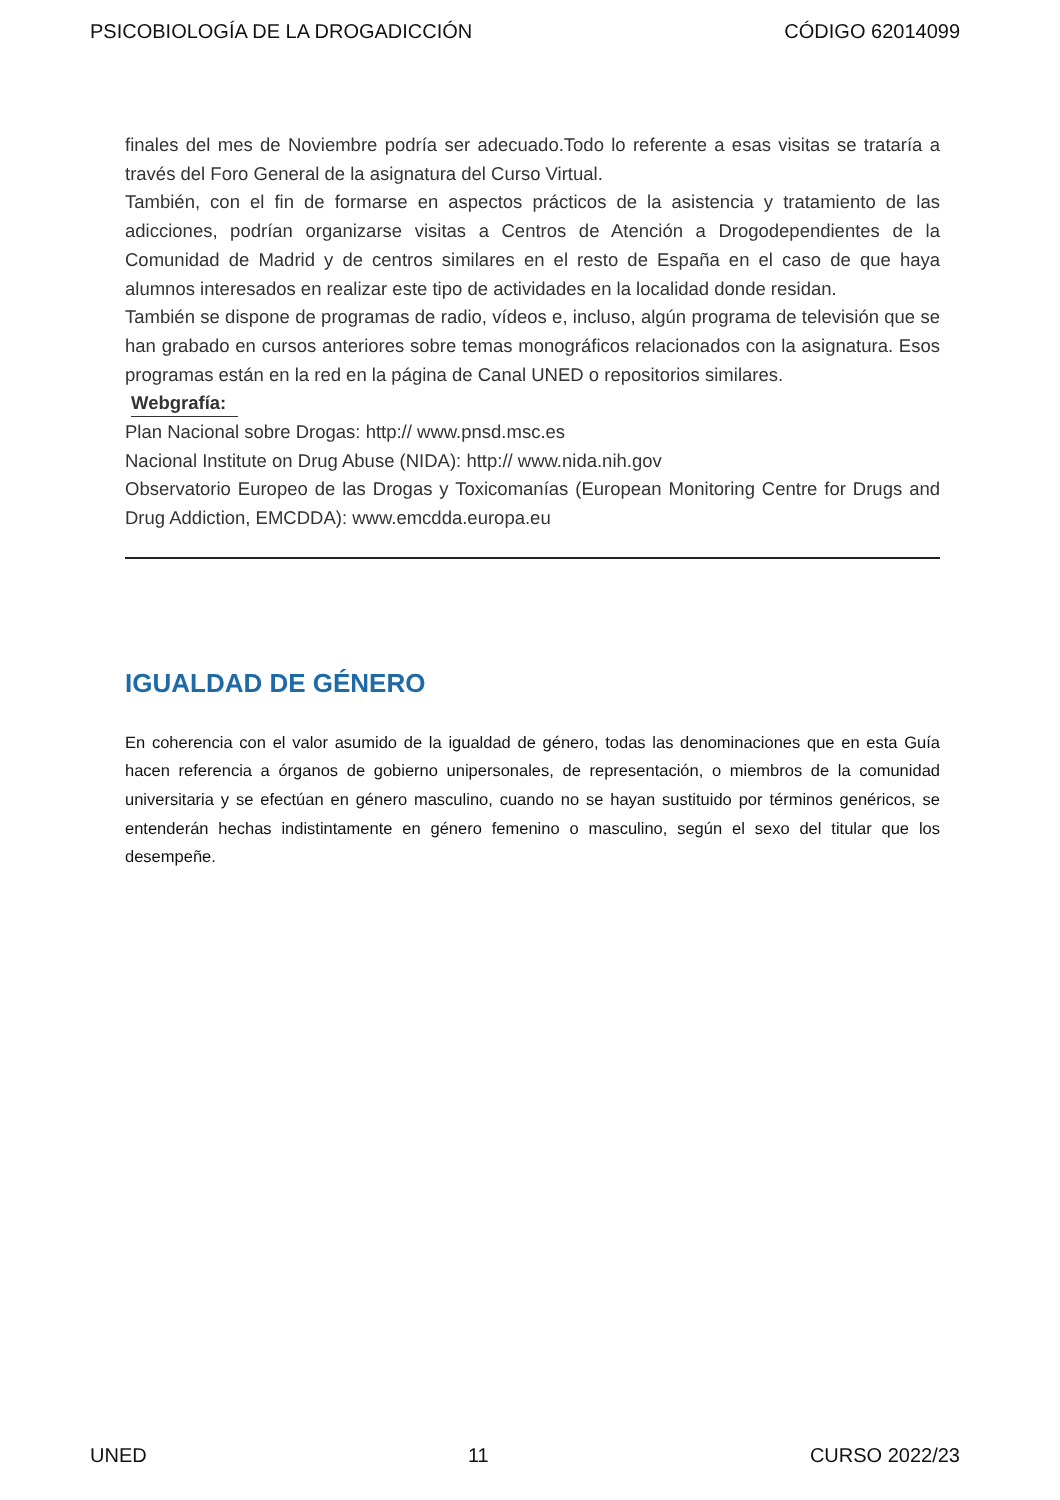PSICOBIOLOGÍA DE LA DROGADICCIÓN CÓDIGO 62014099
finales del mes de Noviembre podría ser adecuado.Todo lo referente a esas visitas se trataría a través del Foro General de la asignatura del Curso Virtual.
También, con el fin de formarse en aspectos prácticos de la asistencia y tratamiento de las adicciones, podrían organizarse visitas a Centros de Atención a Drogodependientes de la Comunidad de Madrid y de centros similares en el resto de España en el caso de que haya alumnos interesados en realizar este tipo de actividades en la localidad donde residan.
También se dispone de programas de radio, vídeos e, incluso, algún programa de televisión que se han grabado en cursos anteriores sobre temas monográficos relacionados con la asignatura. Esos programas están en la red en la página de Canal UNED o repositorios similares.
Webgrafía:
Plan Nacional sobre Drogas: http:// www.pnsd.msc.es
Nacional Institute on Drug Abuse (NIDA): http:// www.nida.nih.gov
Observatorio Europeo de las Drogas y Toxicomanías (European Monitoring Centre for Drugs and Drug Addiction, EMCDDA): www.emcdda.europa.eu
IGUALDAD DE GÉNERO
En coherencia con el valor asumido de la igualdad de género, todas las denominaciones que en esta Guía hacen referencia a órganos de gobierno unipersonales, de representación, o miembros de la comunidad universitaria y se efectúan en género masculino, cuando no se hayan sustituido por términos genéricos, se entenderán hechas indistintamente en género femenino o masculino, según el sexo del titular que los desempeñe.
UNED 11 CURSO 2022/23